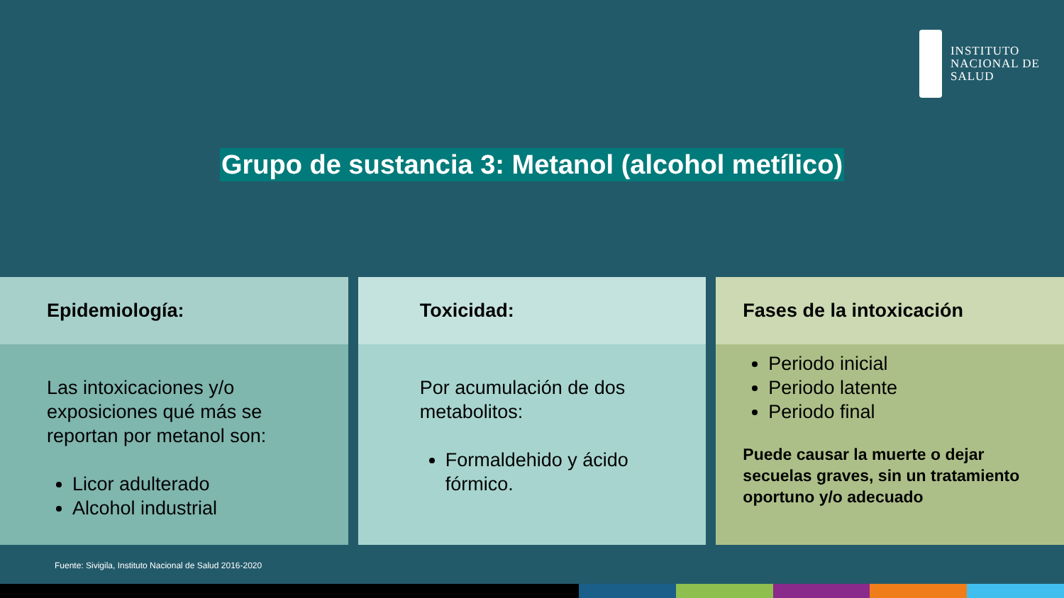INSTITUTO
NACIONAL DE
SALUD
Grupo de sustancia 3: Metanol (alcohol metílico)
Epidemiología:
Las intoxicaciones y/o exposiciones qué más se reportan por metanol son:
Licor adulterado
Alcohol industrial
Toxicidad:
Por acumulación de dos metabolitos:
Formaldehido y ácido fórmico.
Fases de la intoxicación
Periodo inicial
Periodo latente
Periodo final
Puede causar la muerte o dejar secuelas graves, sin un tratamiento oportuno y/o adecuado
Fuente: Sivigila, Instituto Nacional de Salud 2016-2020